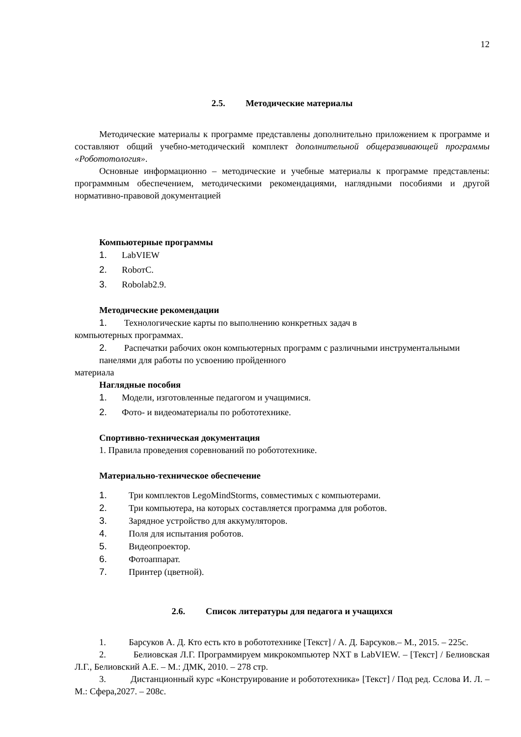12
2.5. Методические материалы
Методические материалы к программе представлены дополнительно приложением к программе и составляют общий учебно-методический комплект дополнительной общеразвивающей программы «Робототология».
Основные информационно – методические и учебные материалы к программе представлены: программным обеспечением, методическими рекомендациями, наглядными пособиями и другой нормативно-правовой документацией
Компьютерные программы
1. LabVIEW
2. RobотC.
3. Robolab2.9.
Методические рекомендации
1. Технологические карты по выполнению конкретных задач в
компьютерных программах.
2. Распечатки рабочих окон компьютерных программ с различными инструментальными панелями для работы по усвоению пройденного
материала
Наглядные пособия
1. Модели, изготовленные педагогом и учащимися.
2. Фото- и видеоматериалы по робототехнике.
Спортивно-техническая документация
1. Правила проведения соревнований по робототехнике.
Материально-техническое обеспечение
1. Три комплектов LegoMindStorms, совместимых с компьютерами.
2. Три компьютера, на которых составляется программа для роботов.
3. Зарядное устройство для аккумуляторов.
4. Поля для испытания роботов.
5. Видеопроектор.
6. Фотоаппарат.
7. Принтер (цветной).
2.6. Список литературы для педагога и учащихся
1. Барсуков А. Д. Кто есть кто в робототехнике [Текст] / А. Д. Барсуков.– М., 2015. – 225с.
2. Белиовская Л.Г. Программируем микрокомпьютер NXT в LabVIEW. – [Текст] / Белиовская Л.Г., Белиовский А.Е. – М.: ДМК, 2010. – 278 стр.
3. Дистанционный курс «Конструирование и робототехника» [Текст] / Под ред. Сслова И. Л. – М.: Сфера,2027. – 208с.